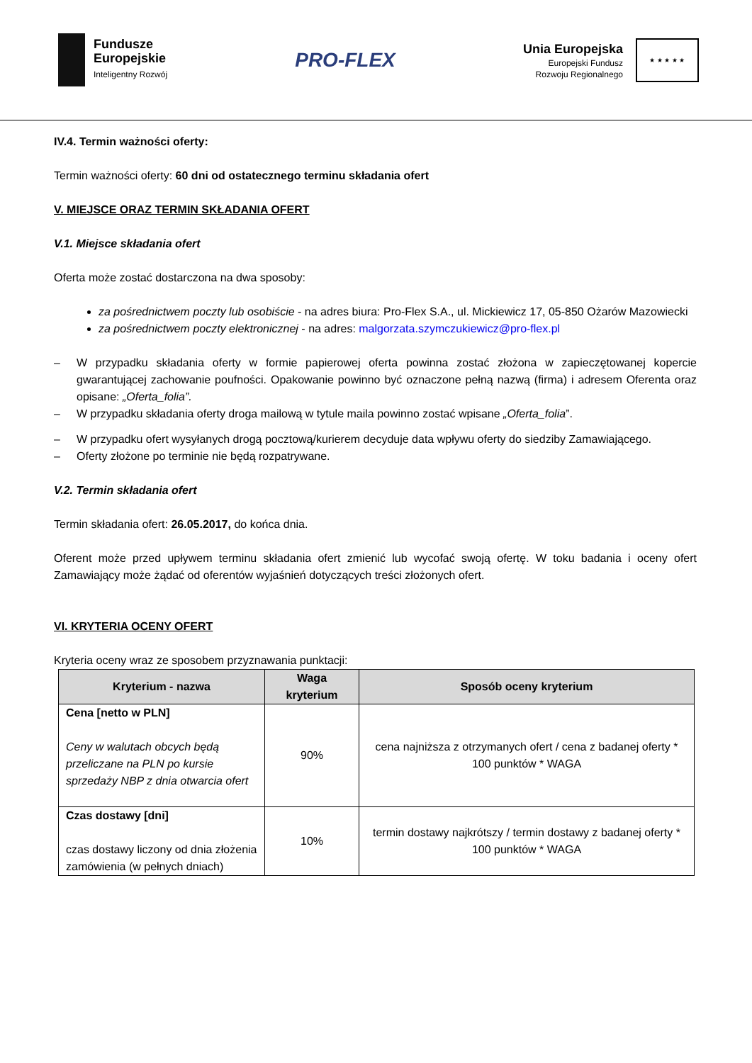Fundusze
Europejskie
Inteligentny Rozwój
PRO-FLEX
Unia Europejska
Europejski Fundusz
Rozwoju Regionalnego
★ ★ ★ ★ ★
IV.4. Termin ważności oferty:
Termin ważności oferty: 60 dni od ostatecznego terminu składania ofert
V. MIEJSCE ORAZ TERMIN SKŁADANIA OFERT
V.1. Miejsce składania ofert
Oferta może zostać dostarczona na dwa sposoby:
za pośrednictwem poczty lub osobiście - na adres biura: Pro-Flex S.A., ul. Mickiewicz 17, 05-850 Ożarów Mazowiecki
za pośrednictwem poczty elektronicznej - na adres: malgorzata.szymczukiewicz@pro-flex.pl
– W przypadku składania oferty w formie papierowej oferta powinna zostać złożona w zapieczętowanej kopercie gwarantującej zachowanie poufności. Opakowanie powinno być oznaczone pełną nazwą (firma) i adresem Oferenta oraz opisane: „Oferta_folia”.
– W przypadku składania oferty droga mailową w tytule maila powinno zostać wpisane „Oferta_folia”.
– W przypadku ofert wysyłanych drogą pocztową/kurierem decyduje data wpływu oferty do siedziby Zamawiającego.
– Oferty złożone po terminie nie będą rozpatrywane.
V.2. Termin składania ofert
Termin składania ofert: 26.05.2017, do końca dnia.
Oferent może przed upływem terminu składania ofert zmienić lub wycofać swoją ofertę. W toku badania i oceny ofert Zamawiający może żądać od oferentów wyjaśnień dotyczących treści złożonych ofert.
VI. KRYTERIA OCENY OFERT
Kryteria oceny wraz ze sposobem przyznawania punktacji:
| Kryterium - nazwa | Waga kryterium | Sposób oceny kryterium |
| --- | --- | --- |
| Cena [netto w PLN] Ceny w walutach obcych będą przeliczane na PLN po kursie sprzedaży NBP z dnia otwarcia ofert | 90% | cena najniższa z otrzymanych ofert / cena z badanej oferty * 100 punktów * WAGA |
| Czas dostawy [dni] czas dostawy liczony od dnia złożenia zamówienia (w pełnych dniach) | 10% | termin dostawy najkrótszy / termin dostawy z badanej oferty * 100 punktów * WAGA |